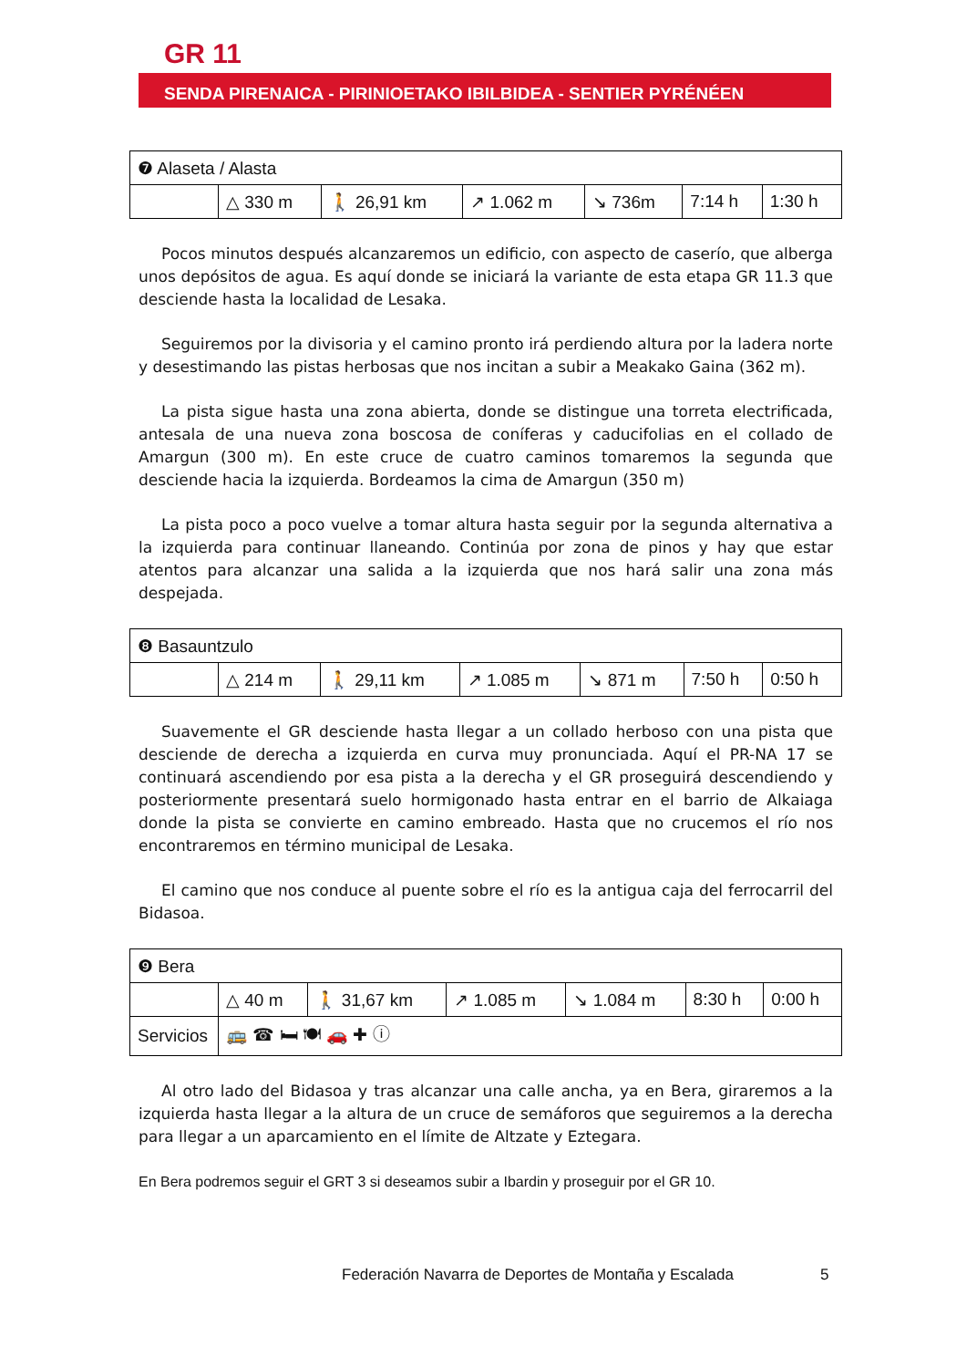GR 11
SENDA PIRENAICA - PIRINIOETAKO IBILBIDEA - SENTIER PYRÉNÉEN
| ❼ Alaseta / Alasta | | | | | | |
| | △ 330 m | 🚶 26,91 km | ↗ 1.062 m | ↘ 736m | 7:14 h | 1:30 h |
Pocos minutos después alcanzaremos un edificio, con aspecto de caserío, que alberga unos depósitos de agua. Es aquí donde se iniciará la variante de esta etapa GR 11.3 que desciende hasta la localidad de Lesaka.
Seguiremos por la divisoria y el camino pronto irá perdiendo altura por la ladera norte y desestimando las pistas herbosas que nos incitan a subir a Meakako Gaina (362 m).
La pista sigue hasta una zona abierta, donde se distingue una torreta electrificada, antesala de una nueva zona boscosa de coníferas y caducifolias en el collado de Amargun (300 m). En este cruce de cuatro caminos tomaremos la segunda que desciende hacia la izquierda. Bordeamos la cima de Amargun (350 m)
La pista poco a poco vuelve a tomar altura hasta seguir por la segunda alternativa a la izquierda para continuar llaneando. Continúa por zona de pinos y hay que estar atentos para alcanzar una salida a la izquierda que nos hará salir una zona más despejada.
| ❽ Basauntzulo | | | | | | |
| | △ 214 m | 🚶 29,11 km | ↗ 1.085 m | ↘ 871 m | 7:50 h | 0:50 h |
Suavemente el GR desciende hasta llegar a un collado herboso con una pista que desciende de derecha a izquierda en curva muy pronunciada. Aquí el PR-NA 17 se continuará ascendiendo por esa pista a la derecha y el GR proseguirá descendiendo y posteriormente presentará suelo hormigonado hasta entrar en el barrio de Alkaiaga donde la pista se convierte en camino embreado. Hasta que no crucemos el río nos encontraremos en término municipal de Lesaka.
El camino que nos conduce al puente sobre el río es la antigua caja del ferrocarril del Bidasoa.
| ❾ Bera | | | | | | |
| | △ 40 m | 🚶 31,67 km | ↗ 1.085 m | ↘ 1.084 m | 8:30 h | 0:00 h |
| Servicios | 🚌 ☎ 🛏 🍽 🚗 ✚ ⓘ | | | | | |
Al otro lado del Bidasoa y tras alcanzar una calle ancha, ya en Bera, giraremos a la izquierda hasta llegar a la altura de un cruce de semáforos que seguiremos a la derecha para llegar a un aparcamiento en el límite de Altzate y Eztegara.
En Bera podremos seguir el GRT 3 si deseamos subir a Ibardin y proseguir por el GR 10.
Federación Navarra de Deportes de Montaña y Escalada
5